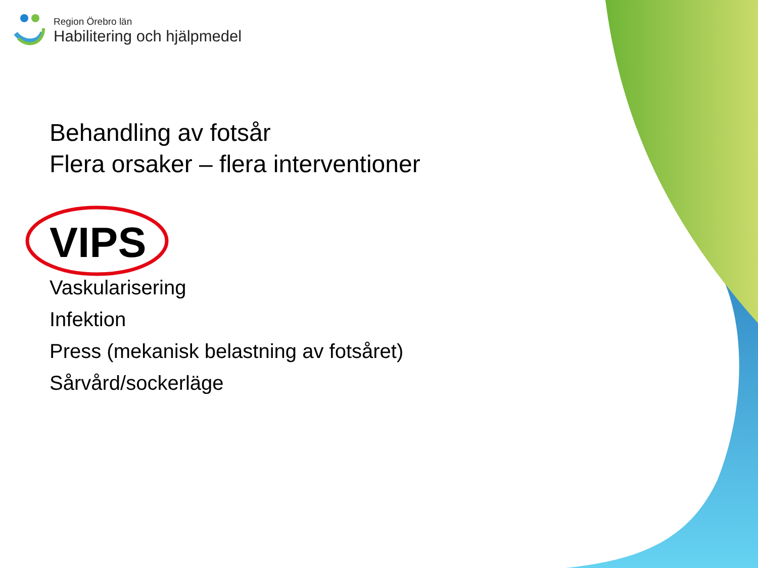Region Örebro län
Habilitering och hjälpmedel
Behandling av fotsår
Flera orsaker – flera interventioner
VIPS
Vaskularisering
Infektion
Press (mekanisk belastning av fotsåret)
Sårvård/sockerläge